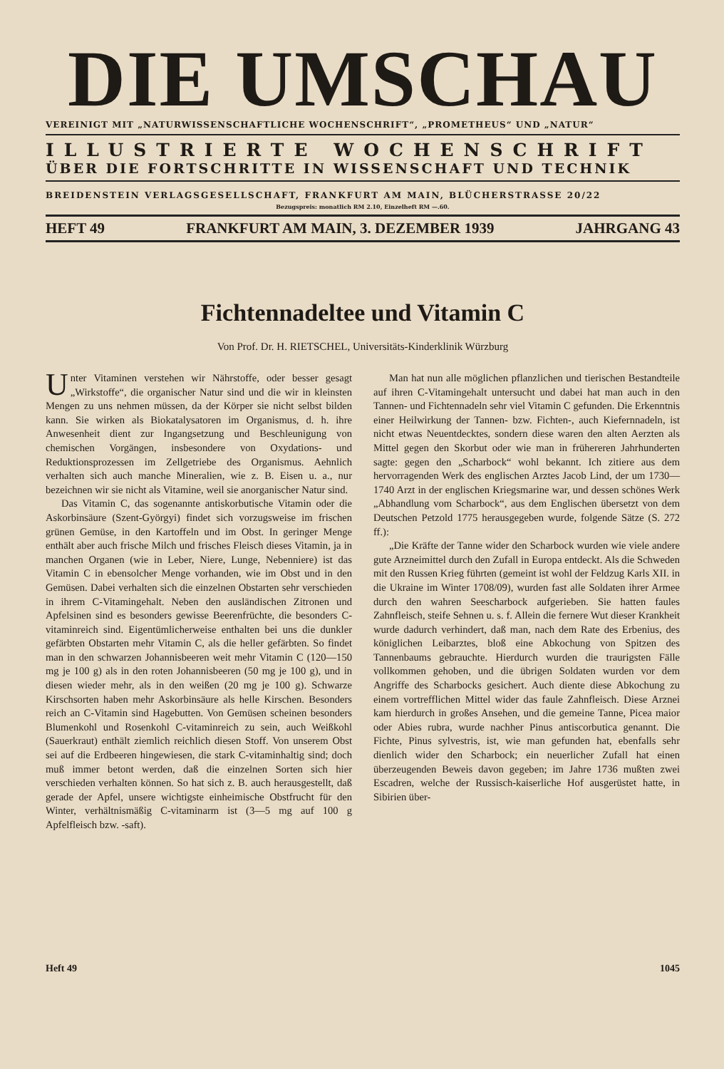DIE UMSCHAU
VEREINIGT MIT „NATURWISSENSCHAFTLICHE WOCHENSCHRIFT“, „PROMETHEUS“ UND „NATUR“
ILLUSTRIERTE WOCHENSCHRIFT
ÜBER DIE FORTSCHRITTE IN WISSENSCHAFT UND TECHNIK
BREIDENSTEIN VERLAGSGESELLSCHAFT, FRANKFURT AM MAIN, BLÜCHERSTRASSE 20/22
Bezugspreis: monatlich RM 2.10, Einzelheft RM —.60.
HEFT 49 FRANKFURT AM MAIN, 3. DEZEMBER 1939 JAHRGANG 43
Fichtennadeltee und Vitamin C
Von Prof. Dr. H. RIETSCHEL, Universitäts-Kinderklinik Würzburg
Unter Vitaminen verstehen wir Nährstoffe, oder besser gesagt „Wirkstoffe“, die organischer Natur sind und die wir in kleinsten Mengen zu uns nehmen müssen, da der Körper sie nicht selbst bilden kann. Sie wirken als Biokatalysatoren im Organismus, d. h. ihre Anwesenheit dient zur Ingangsetzung und Beschleunigung von chemischen Vorgängen, insbesondere von Oxydations- und Reduktionsprozessen im Zellgetriebe des Organismus. Aehnlich verhalten sich auch manche Mineralien, wie z. B. Eisen u. a., nur bezeichnen wir sie nicht als Vitamine, weil sie anorganischer Natur sind.
Das Vitamin C, das sogenannte antiskorbutische Vitamin oder die Askorbinsäure (Szent-Györgyi) findet sich vorzugsweise im frischen grünen Gemüse, in den Kartoffeln und im Obst. In geringer Menge enthält aber auch frische Milch und frisches Fleisch dieses Vitamin, ja in manchen Organen (wie in Leber, Niere, Lunge, Nebenniere) ist das Vitamin C in ebensolcher Menge vorhanden, wie im Obst und in den Gemüsen. Dabei verhalten sich die einzelnen Obstarten sehr verschieden in ihrem C-Vitamingehalt. Neben den ausländischen Zitronen und Apfelsinen sind es besonders gewisse Beerenfrüchte, die besonders C-vitaminreich sind. Eigentümlicherweise enthalten bei uns die dunkler gefärbten Obstarten mehr Vitamin C, als die heller gefärbten. So findet man in den schwarzen Johannisbeeren weit mehr Vitamin C (120—150 mg je 100 g) als in den roten Johannisbeeren (50 mg je 100 g), und in diesen wieder mehr, als in den weißen (20 mg je 100 g). Schwarze Kirschsorten haben mehr Askorbinsäure als helle Kirschen. Besonders reich an C-Vitamin sind Hagebutten. Von Gemüsen scheinen besonders Blumenkohl und Rosenkohl C-vitaminreich zu sein, auch Weißkohl (Sauerkraut) enthält ziemlich reichlich diesen Stoff. Von unserem Obst sei auf die Erdbeeren hingewiesen, die stark C-vitaminhaltig sind; doch muß immer betont werden, daß die einzelnen Sorten sich hier verschieden verhalten können. So hat sich z. B. auch herausgestellt, daß gerade der Apfel, unsere wichtigste einheimische Obstfrucht für den Winter, verhältnismäßig C-vitaminarm ist (3—5 mg auf 100 g Apfelfleisch bzw. -saft).
Man hat nun alle möglichen pflanzlichen und tierischen Bestandteile auf ihren C-Vitamingehalt untersucht und dabei hat man auch in den Tannen- und Fichtennadeln sehr viel Vitamin C gefunden. Die Erkenntnis einer Heilwirkung der Tannen- bzw. Fichten-, auch Kiefernnadeln, ist nicht etwas Neuentdecktes, sondern diese waren den alten Aerzten als Mittel gegen den Skorbut oder wie man in frühereren Jahrhunderten sagte: gegen den „Scharbock“ wohl bekannt. Ich zitiere aus dem hervorragenden Werk des englischen Arztes Jacob Lind, der um 1730—1740 Arzt in der englischen Kriegsmarine war, und dessen schönes Werk „Abhandlung vom Scharbock“, aus dem Englischen übersetzt von dem Deutschen Petzold 1775 herausgegeben wurde, folgende Sätze (S. 272 ff.):
„Die Kräfte der Tanne wider den Scharbock wurden wie viele andere gute Arzneimittel durch den Zufall in Europa entdeckt. Als die Schweden mit den Russen Krieg führten (gemeint ist wohl der Feldzug Karls XII. in die Ukraine im Winter 1708/09), wurden fast alle Soldaten ihrer Armee durch den wahren Seescharbock aufgerieben. Sie hatten faules Zahnfleisch, steife Sehnen u. s. f. Allein die fernere Wut dieser Krankheit wurde dadurch verhindert, daß man, nach dem Rate des Erbenius, des königlichen Leibarztes, bloß eine Abkochung von Spitzen des Tannenbaums gebrauchte. Hierdurch wurden die traurigsten Fälle vollkommen gehoben, und die übrigen Soldaten wurden vor dem Angriffe des Scharbocks gesichert. Auch diente diese Abkochung zu einem vortrefflichen Mittel wider das faule Zahnfleisch. Diese Arznei kam hierdurch in großes Ansehen, und die gemeine Tanne, Picea maior oder Abies rubra, wurde nachher Pinus antiscorbutica genannt. Die Fichte, Pinus sylvestris, ist, wie man gefunden hat, ebenfalls sehr dienlich wider den Scharbock; ein neuerlicher Zufall hat einen überzeugenden Beweis davon gegeben; im Jahre 1736 mußten zwei Escadren, welche der Russisch-kaiserliche Hof ausgerüstet hatte, in Sibirien über-
Heft 49 1045